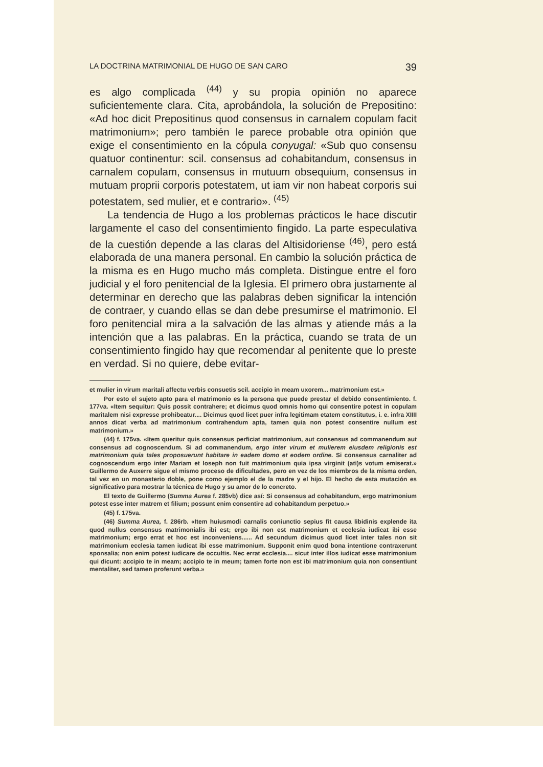LA DOCTRINA MATRIMONIAL DE HUGO DE SAN CARO 39
es algo complicada <sup>(44)</sup> y su propia opinión no aparece suficientemente clara. Cita, aprobándola, la solución de Prepositino: «Ad hoc dicit Prepositinus quod consensus in carnalem copulam facit matrimonium»; pero también le parece probable otra opinión que exige el consentimiento en la cópula conyugal: «Sub quo consensu quatuor continentur: scil. consensus ad cohabitandum, consensus in carnalem copulam, consensus in mutuum obsequium, consensus in mutuam proprii corporis potestatem, ut iam vir non habeat corporis sui potestatem, sed mulier, et e contrario». <sup>(45)</sup>
La tendencia de Hugo a los problemas prácticos le hace discutir largamente el caso del consentimiento fingido. La parte especulativa de la cuestión depende a las claras del Altisidoriense <sup>(46)</sup>, pero está elaborada de una manera personal. En cambio la solución práctica de la misma es en Hugo mucho más completa. Distingue entre el foro judicial y el foro penitencial de la Iglesia. El primero obra justamente al determinar en derecho que las palabras deben significar la intención de contraer, y cuando ellas se dan debe presumirse el matrimonio. El foro penitencial mira a la salvación de las almas y atiende más a la intención que a las palabras. En la práctica, cuando se trata de un consentimiento fingido hay que recomendar al penitente que lo preste en verdad. Si no quiere, debe evitar-
et mulier in virum maritali affectu verbis consuetis scil. accipio in meam uxorem... matrimonium est.»
Por esto el sujeto apto para el matrimonio es la persona que puede prestar el debido consentimiento. f. 177va. «Item sequitur: Quis possit contrahere; et dicimus quod omnis homo qui consentire potest in copulam maritalem nisi expresse prohibeatur.... Dicimus quod licet puer infra legitimam etatem constitutus, i. e. infra XIIII annos dicat verba ad matrimonium contrahendum apta, tamen quia non potest consentire nullum est matrimonium.»
(44) f. 175va. «Item queritur quis consensus perficiat matrimonium, aut consensus ad commanendum aut consensus ad cognoscendum. Si ad commanendum, ergo inter virum et mulierem eiusdem religionis est matrimonium quia tales proposuerunt habitare in eadem domo et eodem ordine. Si consensus carnaliter ad cognoscendum ergo inter Mariam et Ioseph non fuit matrimonium quia ipsa virginit (ati)s votum emiserat.» Guillermo de Auxerre sigue el mismo proceso de dificultades, pero en vez de los miembros de la misma orden, tal vez en un monasterio doble, pone como ejemplo el de la madre y el hijo. El hecho de esta mutación es significativo para mostrar la técnica de Hugo y su amor de lo concreto.
El texto de Guillermo (Summa Aurea f. 285vb) dice así: Si consensus ad cohabitandum, ergo matrimonium potest esse inter matrem et filium; possunt enim consentire ad cohabitandum perpetuo.»
(45) f. 175va.
(46) Summa Aurea, f. 286rb. «Item huiusmodi carnalis coniunctio sepius fit causa libidinis explende ita quod nullus consensus matrimonialis ibi est; ergo ibi non est matrimonium et ecclesia iudicat ibi esse matrimonium; ergo errat et hoc est inconveniens...... Ad secundum dicimus quod licet inter tales non sit matrimonium ecclesia tamen iudicat ibi esse matrimonium. Supponit enim quod bona intentione contraxerunt sponsalia; non enim potest iudicare de occultis. Nec errat ecclesia.... sicut inter illos iudicat esse matrimonium qui dicunt: accipio te in meam; accipio te in meum; tamen forte non est ibi matrimonium quia non consentiunt mentaliter, sed tamen proferunt verba.»